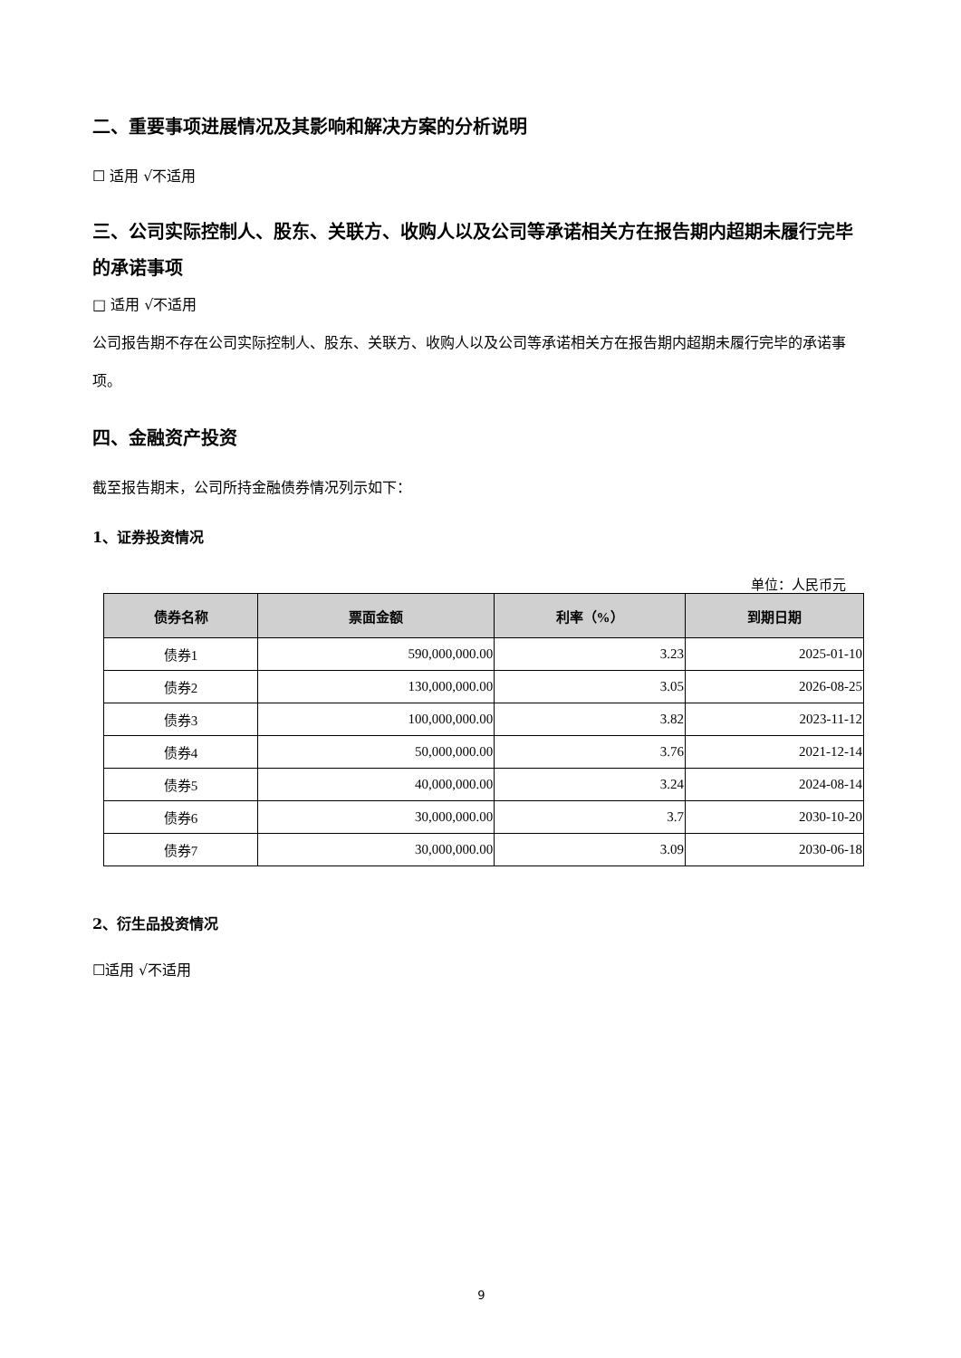二、重要事项进展情况及其影响和解决方案的分析说明
☐ 适用 √不适用
三、公司实际控制人、股东、关联方、收购人以及公司等承诺相关方在报告期内超期未履行完毕的承诺事项
□ 适用 √不适用
公司报告期不存在公司实际控制人、股东、关联方、收购人以及公司等承诺相关方在报告期内超期未履行完毕的承诺事项。
四、金融资产投资
截至报告期末，公司所持金融债券情况列示如下：
1、证券投资情况
单位：人民币元
| 债券名称 | 票面金额 | 利率（%） | 到期日期 |
| --- | --- | --- | --- |
| 债券1 | 590,000,000.00 | 3.23 | 2025-01-10 |
| 债券2 | 130,000,000.00 | 3.05 | 2026-08-25 |
| 债券3 | 100,000,000.00 | 3.82 | 2023-11-12 |
| 债券4 | 50,000,000.00 | 3.76 | 2021-12-14 |
| 债券5 | 40,000,000.00 | 3.24 | 2024-08-14 |
| 债券6 | 30,000,000.00 | 3.7 | 2030-10-20 |
| 债券7 | 30,000,000.00 | 3.09 | 2030-06-18 |
2、衍生品投资情况
☐适用 √不适用
9